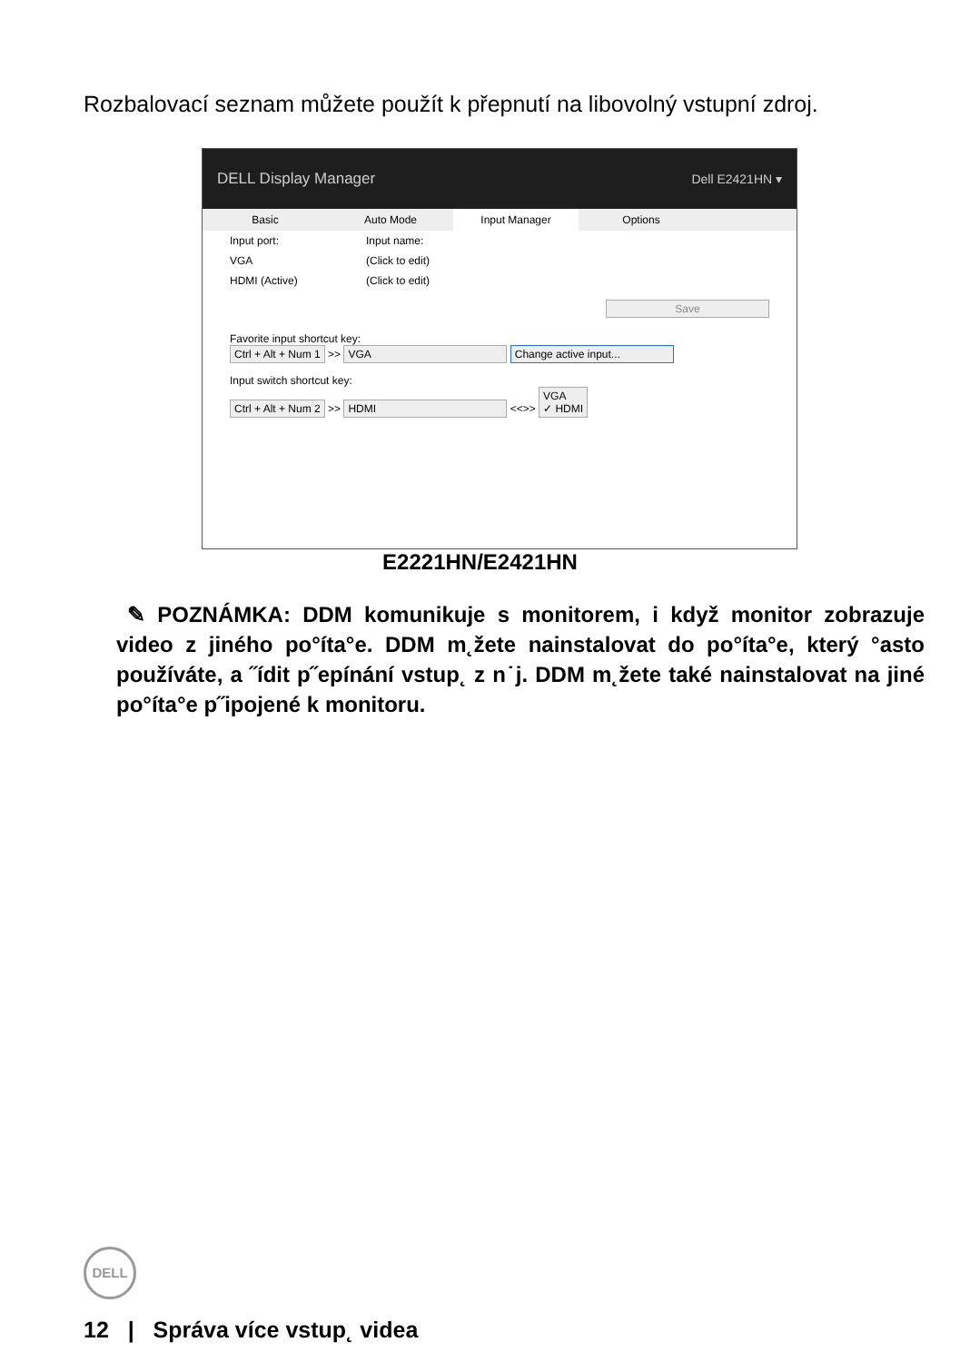Rozbalovací seznam můžete použít k přepnutí na libovolný vstupní zdroj.
DELL Display Manager Dell E2421HN ▾
Basic Auto Mode Input Manager Options
Input port: Input name:
VGA (Click to edit)
HDMI (Active) (Click to edit)
Save
Favorite input shortcut key:
Ctrl + Alt + Num 1 >> VGA Change active input...
Input switch shortcut key:
Ctrl + Alt + Num 2 >> HDMI <<>> VGA
✓ HDMI
E2221HN/E2421HN
✎ POZNÁMKA: DDM komunikuje s monitorem, i když monitor zobrazuje video z jiného po°íta°e. DDM m˛žete nainstalovat do po°íta°e, který °asto používáte, a ˝ídit p˝epínání vstup˛ z n˙j. DDM m˛žete také nainstalovat na jiné po°íta°e p˝ipojené k monitoru.
DELL
12 | Správa více vstup˛ videa